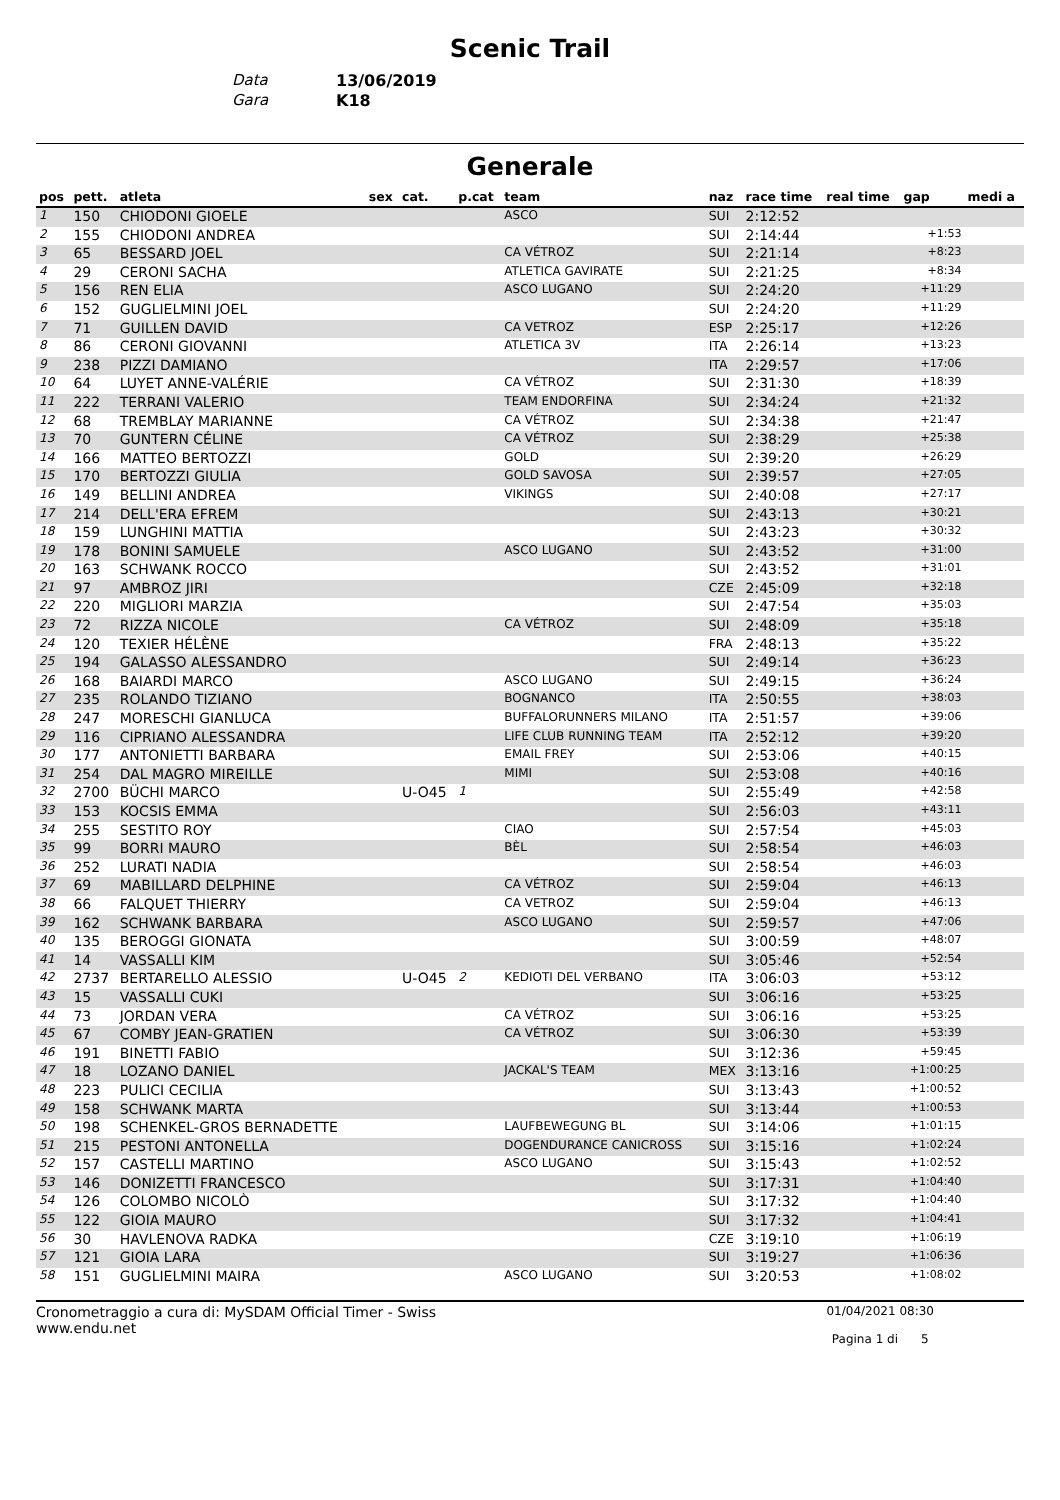Scenic Trail
Data 13/06/2019
Gara K18
Generale
| pos | pett. | atleta | sex | cat. | p.cat | team | naz | race time | real time | gap | medi a |
| --- | --- | --- | --- | --- | --- | --- | --- | --- | --- | --- | --- |
| 1 | 150 | CHIODONI GIOELE | | | | ASCO | SUI | 2:12:52 | | | |
| 2 | 155 | CHIODONI ANDREA | | | | | SUI | 2:14:44 | | +1:53 | |
| 3 | 65 | BESSARD JOEL | | | | CA VÉTROZ | SUI | 2:21:14 | | +8:23 | |
| 4 | 29 | CERONI SACHA | | | | ATLETICA GAVIRATE | SUI | 2:21:25 | | +8:34 | |
| 5 | 156 | REN ELIA | | | | ASCO LUGANO | SUI | 2:24:20 | | +11:29 | |
| 6 | 152 | GUGLIELMINI JOEL | | | | | SUI | 2:24:20 | | +11:29 | |
| 7 | 71 | GUILLEN DAVID | | | | CA VETROZ | ESP | 2:25:17 | | +12:26 | |
| 8 | 86 | CERONI GIOVANNI | | | | ATLETICA 3V | ITA | 2:26:14 | | +13:23 | |
| 9 | 238 | PIZZI DAMIANO | | | | | ITA | 2:29:57 | | +17:06 | |
| 10 | 64 | LUYET ANNE-VALÉRIE | | | | CA VÉTROZ | SUI | 2:31:30 | | +18:39 | |
| 11 | 222 | TERRANI VALERIO | | | | TEAM ENDORFINA | SUI | 2:34:24 | | +21:32 | |
| 12 | 68 | TREMBLAY MARIANNE | | | | CA VÉTROZ | SUI | 2:34:38 | | +21:47 | |
| 13 | 70 | GUNTERN CÉLINE | | | | CA VÉTROZ | SUI | 2:38:29 | | +25:38 | |
| 14 | 166 | MATTEO BERTOZZI | | | | GOLD | SUI | 2:39:20 | | +26:29 | |
| 15 | 170 | BERTOZZI GIULIA | | | | GOLD SAVOSA | SUI | 2:39:57 | | +27:05 | |
| 16 | 149 | BELLINI ANDREA | | | | VIKINGS | SUI | 2:40:08 | | +27:17 | |
| 17 | 214 | DELL'ERA EFREM | | | | | SUI | 2:43:13 | | +30:21 | |
| 18 | 159 | LUNGHINI MATTIA | | | | | SUI | 2:43:23 | | +30:32 | |
| 19 | 178 | BONINI SAMUELE | | | | ASCO LUGANO | SUI | 2:43:52 | | +31:00 | |
| 20 | 163 | SCHWANK ROCCO | | | | | SUI | 2:43:52 | | +31:01 | |
| 21 | 97 | AMBROZ JIRI | | | | | CZE | 2:45:09 | | +32:18 | |
| 22 | 220 | MIGLIORI MARZIA | | | | | SUI | 2:47:54 | | +35:03 | |
| 23 | 72 | RIZZA NICOLE | | | | CA VÉTROZ | SUI | 2:48:09 | | +35:18 | |
| 24 | 120 | TEXIER HÉLÈNE | | | | | FRA | 2:48:13 | | +35:22 | |
| 25 | 194 | GALASSO ALESSANDRO | | | | | SUI | 2:49:14 | | +36:23 | |
| 26 | 168 | BAIARDI MARCO | | | | ASCO LUGANO | SUI | 2:49:15 | | +36:24 | |
| 27 | 235 | ROLANDO TIZIANO | | | | BOGNANCO | ITA | 2:50:55 | | +38:03 | |
| 28 | 247 | MORESCHI GIANLUCA | | | | BUFFALORUNNERS MILANO | ITA | 2:51:57 | | +39:06 | |
| 29 | 116 | CIPRIANO ALESSANDRA | | | | LIFE CLUB RUNNING TEAM | ITA | 2:52:12 | | +39:20 | |
| 30 | 177 | ANTONIETTI BARBARA | | | | EMAIL FREY | SUI | 2:53:06 | | +40:15 | |
| 31 | 254 | DAL MAGRO MIREILLE | | | | MIMI | SUI | 2:53:08 | | +40:16 | |
| 32 | 2700 | BÜCHI MARCO | | U-O45 | 1 | | SUI | 2:55:49 | | +42:58 | |
| 33 | 153 | KOCSIS EMMA | | | | | SUI | 2:56:03 | | +43:11 | |
| 34 | 255 | SESTITO ROY | | | | CIAO | SUI | 2:57:54 | | +45:03 | |
| 35 | 99 | BORRI MAURO | | | | BÈL | SUI | 2:58:54 | | +46:03 | |
| 36 | 252 | LURATI NADIA | | | | | SUI | 2:58:54 | | +46:03 | |
| 37 | 69 | MABILLARD DELPHINE | | | | CA VÉTROZ | SUI | 2:59:04 | | +46:13 | |
| 38 | 66 | FALQUET THIERRY | | | | CA VETROZ | SUI | 2:59:04 | | +46:13 | |
| 39 | 162 | SCHWANK BARBARA | | | | ASCO LUGANO | SUI | 2:59:57 | | +47:06 | |
| 40 | 135 | BEROGGI GIONATA | | | | | SUI | 3:00:59 | | +48:07 | |
| 41 | 14 | VASSALLI KIM | | | | | SUI | 3:05:46 | | +52:54 | |
| 42 | 2737 | BERTARELLO ALESSIO | | U-O45 | 2 | KEDIOTI DEL VERBANO | ITA | 3:06:03 | | +53:12 | |
| 43 | 15 | VASSALLI CUKI | | | | | SUI | 3:06:16 | | +53:25 | |
| 44 | 73 | JORDAN VERA | | | | CA VÉTROZ | SUI | 3:06:16 | | +53:25 | |
| 45 | 67 | COMBY JEAN-GRATIEN | | | | CA VÉTROZ | SUI | 3:06:30 | | +53:39 | |
| 46 | 191 | BINETTI FABIO | | | | | SUI | 3:12:36 | | +59:45 | |
| 47 | 18 | LOZANO DANIEL | | | | JACKAL'S TEAM | MEX | 3:13:16 | | +1:00:25 | |
| 48 | 223 | PULICI CECILIA | | | | | SUI | 3:13:43 | | +1:00:52 | |
| 49 | 158 | SCHWANK MARTA | | | | | SUI | 3:13:44 | | +1:00:53 | |
| 50 | 198 | SCHENKEL-GROS BERNADETTE | | | | LAUFBEWEGUNG BL | SUI | 3:14:06 | | +1:01:15 | |
| 51 | 215 | PESTONI ANTONELLA | | | | DOGENDURANCE CANICROSS | SUI | 3:15:16 | | +1:02:24 | |
| 52 | 157 | CASTELLI MARTINO | | | | ASCO LUGANO | SUI | 3:15:43 | | +1:02:52 | |
| 53 | 146 | DONIZETTI FRANCESCO | | | | | SUI | 3:17:31 | | +1:04:40 | |
| 54 | 126 | COLOMBO NICOLÒ | | | | | SUI | 3:17:32 | | +1:04:40 | |
| 55 | 122 | GIOIA MAURO | | | | | SUI | 3:17:32 | | +1:04:41 | |
| 56 | 30 | HAVLENOVA RADKA | | | | | CZE | 3:19:10 | | +1:06:19 | |
| 57 | 121 | GIOIA LARA | | | | | SUI | 3:19:27 | | +1:06:36 | |
| 58 | 151 | GUGLIELMINI MAIRA | | | | ASCO LUGANO | SUI | 3:20:53 | | +1:08:02 | |
Cronometraggio a cura di: MySDAM Official Timer - Swiss
www.endu.net
01/04/2021 08:30
Pagina 1 di 5